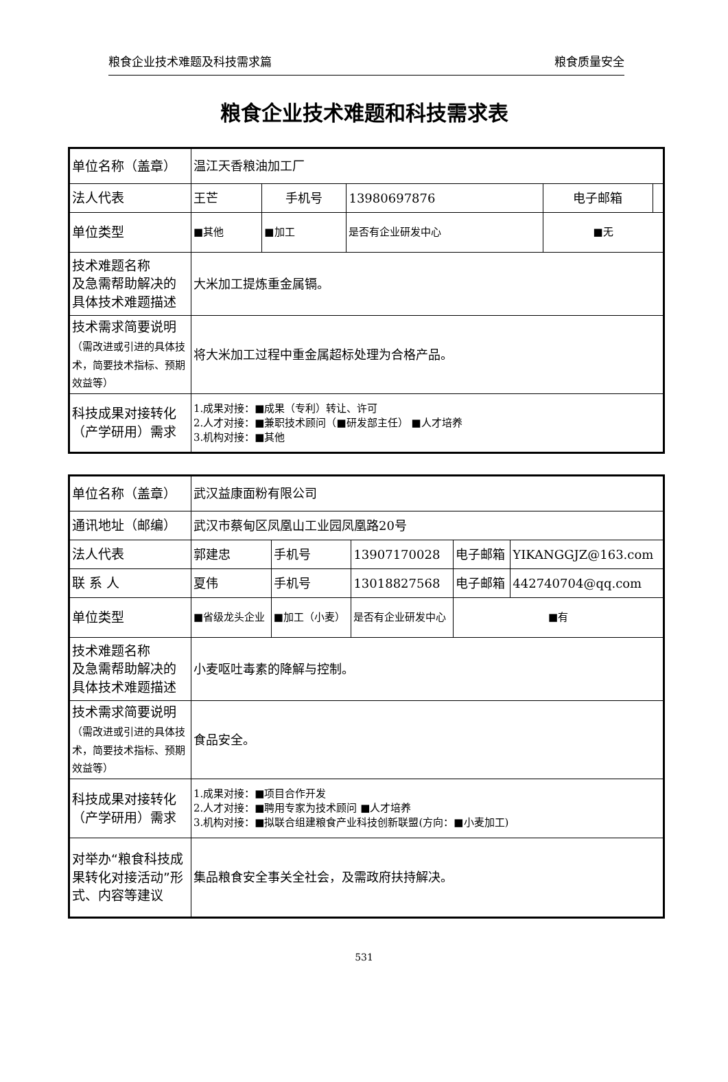粮食企业技术难题及科技需求篇 粮食质量安全
粮食企业技术难题和科技需求表
| 单位名称（盖章） | 温江天香粮油加工厂 | | | | |
| 法人代表 | 王芒 | 手机号 | 13980697876 | 电子邮箱 | |
| 单位类型 | ■其他 | ■加工 | 是否有企业研发中心 | ■无 | |
| 技术难题名称 及急需帮助解决的具体技术难题描述 | 大米加工提炼重金属镉。 | | | | |
| 技术需求简要说明 （需改进或引进的具体技术，简要技术指标、预期效益等） | 将大米加工过程中重金属超标处理为合格产品。 | | | | |
| 科技成果对接转化（产学研用）需求 | 1.成果对接：■成果（专利）转让、许可 2.人才对接：■兼职技术顾问（■研发部主任） ■人才培养 3.机构对接：■其他 | | | | |
| 单位名称（盖章） | 武汉益康面粉有限公司 | | | | |
| 通讯地址（邮编） | 武汉市蔡甸区凤凰山工业园凤凰路20号 | | | | |
| 法人代表 | 郭建忠 | 手机号 | 13907170028 | 电子邮箱 | YIKANGGJZ@163.com |
| 联 系 人 | 夏伟 | 手机号 | 13018827568 | 电子邮箱 | 442740704@qq.com |
| 单位类型 | ■省级龙头企业 | ■加工（小麦） | 是否有企业研发中心 | ■有 | |
| 技术难题名称 及急需帮助解决的具体技术难题描述 | 小麦呕吐毒素的降解与控制。 | | | | |
| 技术需求简要说明 （需改进或引进的具体技术，简要技术指标、预期效益等） | 食品安全。 | | | | |
| 科技成果对接转化（产学研用）需求 | 1.成果对接：■项目合作开发 2.人才对接：■聘用专家为技术顾问 ■人才培养 3.机构对接：■拟联合组建粮食产业科技创新联盟(方向：■小麦加工) | | | | |
| 对举办“粮食科技成果转化对接活动”形式、内容等建议 | 集品粮食安全事关全社会，及需政府扶持解决。 | | | | |
531